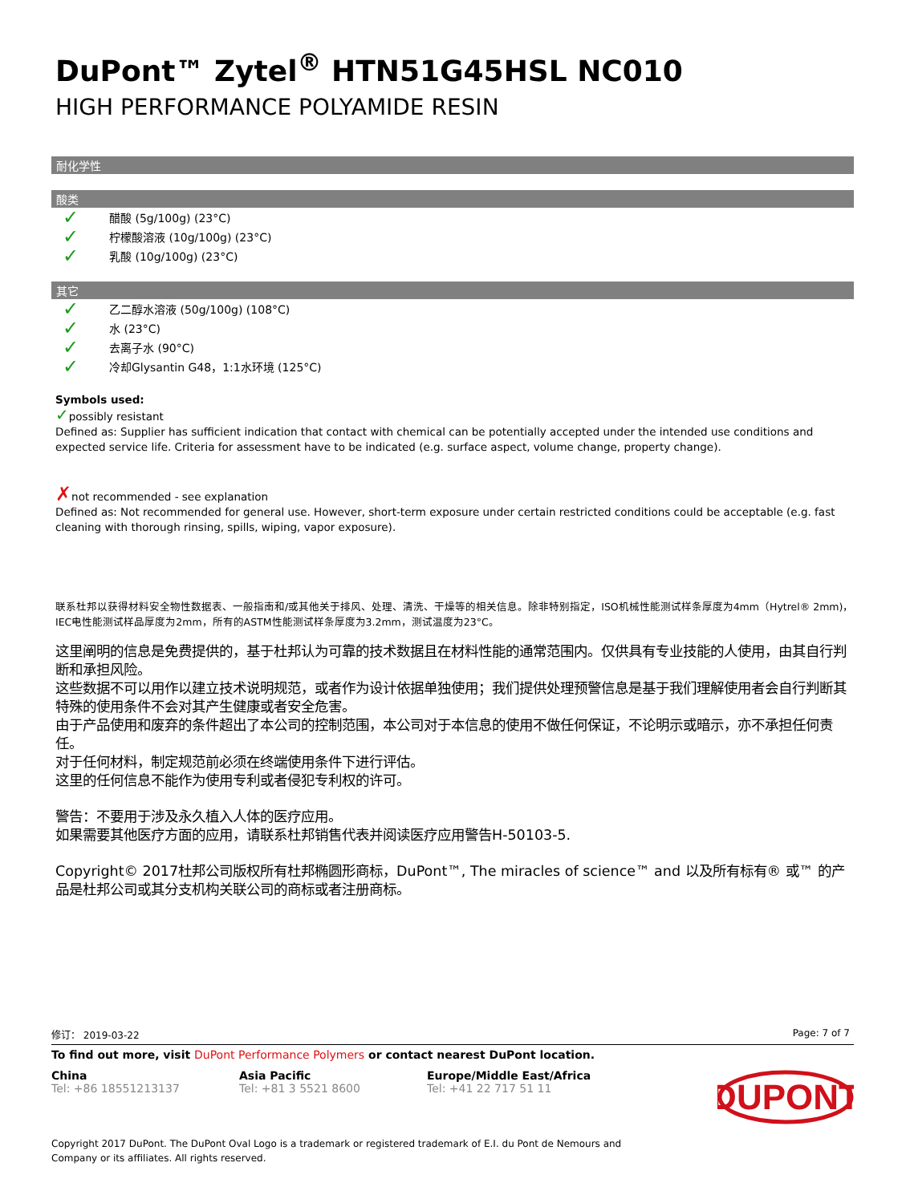DuPont™ Zytel<sup>®</sup> HTN51G45HSL NC010
HIGH PERFORMANCE POLYAMIDE RESIN
耐化学性
酸类
✓ 醋酸 (5g/100g) (23°C)
✓ 柠檬酸溶液 (10g/100g) (23°C)
✓ 乳酸 (10g/100g) (23°C)
其它
✓ 乙二醇水溶液 (50g/100g) (108°C)
✓ 水 (23°C)
✓ 去离子水 (90°C)
✓ 冷却Glysantin G48，1:1水环境 (125°C)
Symbols used:
✓possibly resistant
Defined as: Supplier has sufficient indication that contact with chemical can be potentially accepted under the intended use conditions and expected service life. Criteria for assessment have to be indicated (e.g. surface aspect, volume change, property change).
✗not recommended - see explanation
Defined as: Not recommended for general use. However, short-term exposure under certain restricted conditions could be acceptable (e.g. fast cleaning with thorough rinsing, spills, wiping, vapor exposure).
联系杜邦以获得材料安全物性数据表、一般指南和/或其他关于排风、处理、清洗、干燥等的相关信息。除非特别指定，ISO机械性能测试样条厚度为4mm（Hytrel® 2mm)，IEC电性能测试样品厚度为2mm，所有的ASTM性能测试样条厚度为3.2mm，测试温度为23°C。
这里阐明的信息是免费提供的，基于杜邦认为可靠的技术数据且在材料性能的通常范围内。仅供具有专业技能的人使用，由其自行判断和承担风险。
这些数据不可以用作以建立技术说明规范，或者作为设计依据单独使用；我们提供处理预警信息是基于我们理解使用者会自行判断其特殊的使用条件不会对其产生健康或者安全危害。
由于产品使用和废弃的条件超出了本公司的控制范围，本公司对于本信息的使用不做任何保证，不论明示或暗示，亦不承担任何责任。
对于任何材料，制定规范前必须在终端使用条件下进行评估。
这里的任何信息不能作为使用专利或者侵犯专利权的许可。
警告：不要用于涉及永久植入人体的医疗应用。
如果需要其他医疗方面的应用，请联系杜邦销售代表并阅读医疗应用警告H-50103-5.
Copyright© 2017杜邦公司版权所有杜邦椭圆形商标，DuPont™, The miracles of science™ and 以及所有标有® 或™ 的产品是杜邦公司或其分支机构关联公司的商标或者注册商标。
修订： 2019-03-22 Page: 7 of 7
To find out more, visit DuPont Performance Polymers or contact nearest DuPont location.
China
Tel: +86 18551213137
Asia Pacific
Tel: +81 3 5521 8600
Europe/Middle East/Africa
Tel: +41 22 717 51 11
DUPONT
Copyright 2017 DuPont. The DuPont Oval Logo is a trademark or registered trademark of E.I. du Pont de Nemours and
Company or its affiliates. All rights reserved.